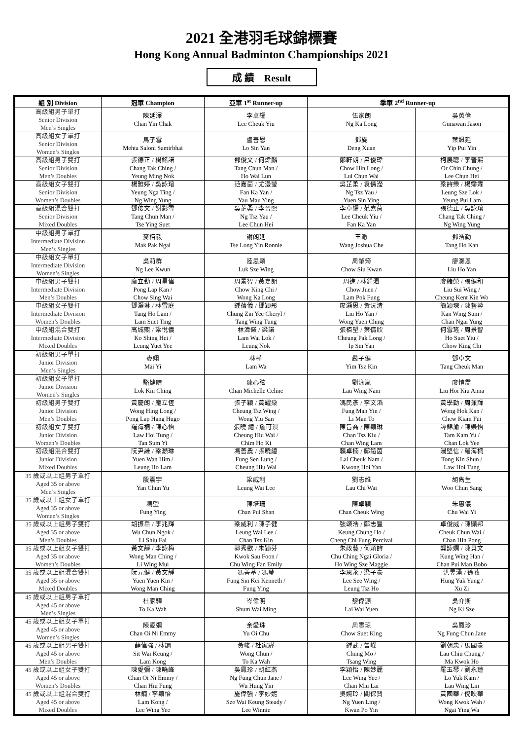2021 全港羽毛球錦標賽
Hong Kong Annual Badminton Championships 2021
成 績 Result
| 組 別 Division | 冠軍 Champion | 亞軍 1<sup>st</sup> Runner-up | 季軍 2<sup>nd</sup> Runner-up | |
| --- | --- | --- | --- | --- |
| 高級組男子單打 Senior Division Men’s Singles | 陳延澤 Chan Yin Chak | 李卓耀 Lee Cheuk Yiu | 伍家朗 Ng Ka Long | 吳英倫 Gunawan Jason |
| 高級組女子單打 Senior Division Women’s Singles | 馬子雪 Mehta Saloni Samirbhai | 盧善恩 Lo Sin Yan | 鄧旋 Deng Xuan | 葉姵延 Yip Pui Yin |
| 高級組男子雙打 Senior Division Men’s Doubles | 張德正 / 楊銘諾 Chang Tak Ching / Yeung Ming Nok | 鄧俊文 / 何煒麟 Tang Chun Man / Ho Wai Lun | 鄒軒朗 / 呂俊瑋 Chow Hin Long / Lui Chun Wai | 柯展聰 / 李晉熙 Or Chin Chung / Lee Chun Hei |
| 高級組女子雙打 Senior Division Women’s Doubles | 楊雅婷 / 吳詠瑢 Yeung Nga Ting / Ng Wing Yung | 范嘉茵 / 尤漫瑩 Fan Ka Yan / Yau Mau Ying | 吳芷柔 / 袁倩瀅 Ng Tsz Yau / Yuen Sin Ying | 梁詩樂 / 楊霈霖 Leung Sze Lok / Yeung Pui Lam |
| 高級組混合雙打 Senior Division Mixed Doubles | 鄧俊文 / 謝影雪 Tang Chun Man / Tse Ying Suet | 吳芷柔 / 李晉熙 Ng Tsz Yau / Lee Chun Hei | 李卓耀 / 范嘉茵 Lee Cheuk Yiu / Fan Ka Yan | 張德正 / 吳詠瑢 Chang Tak Ching / Ng Wing Yung |
| 中級組男子單打 Intermediate Division Men’s Singles | 麥栢毅 Mak Pak Ngai | 謝朗延 Tse Long Yin Ronnie | 王澈 Wang Joshua Che | 鄧浩勤 Tang Ho Kan |
| 中級組女子單打 Intermediate Division Women’s Singles | 吳莉群 Ng Lee Kwun | 陸思穎 Luk Sze Wing | 周肇筠 Chow Siu Kwan | 廖灝恩 Liu Ho Yan |
| 中級組男子雙打 Intermediate Division Men’s Doubles | 龐立勤 / 周星偉 Pong Lap Kan / Chow Sing Wai | 周景智 / 黃嘉朗 Chow King Chi / Wong Ka Long | 周進 / 林鏵渢 Chow Juen / Lam Pok Fung | 廖緒榮 / 張健和 Liu Sui Wing / Cheung Kent Kin Wo |
| 中級組女子雙打 Intermediate Division Women’s Doubles | 鄧灝琳 / 林雪庭 Tang Ho Lam / Lam Suet Ting | 鍾蒨儀 / 鄧穎彤 Chung Zin Yee Cheryl / Tang Wing Tung | 廖灝恩 / 黃沅清 Liu Ho Yan / Wong Yuen Ching | 簡穎琛 / 陳藝蓉 Kan Wing Sum / Chan Ngai Yung |
| 中級組混合雙打 Intermediate Division Mixed Doubles | 高城熙 / 梁悅儀 Ko Shing Hei / Leung Yuet Yee | 林湋鍩 / 梁諾 Lam Wai Lok / Leung Nok | 張栢塱 / 葉倩欣 Cheung Pak Long / Ip Sin Yan | 何雪瑤 / 周景智 Ho Suet Yiu / Chow King Chi |
| 初級組男子單打 Junior Division Men’s Singles | 麥翊 Mai Yi | 林樺 Lam Wa | 嚴子健 Yim Tsz Kin | 鄧卓文 Tang Cheuk Man |
| 初級組女子單打 Junior Division Women’s Singles | 駱健晴 Lok Kin Ching | 陳心弦 Chan Michelle Celine | 劉泳嵐 Lau Wing Nam | 廖愷喬 Liu Hoi Kiu Anna |
| 初級組男子雙打 Junior Division Men’s Doubles | 黃慶朗 / 龐立恆 Wong Hing Long / Pong Lap Hang Hugo | 張子穎 / 黃耀燊 Cheung Tsz Wing / Wong Yiu San | 馮民彥 / 李文滔 Fung Man Yin / Li Man To | 黃學勤 / 周兼輝 Wong Hok Kan / Chew Kiam Fui |
| 初級組女子雙打 Junior Division Women’s Doubles | 羅海桐 / 陳心怡 Law Hoi Tung / Tan Sum Yi | 張曉 繶 / 詹可淇 Cheung Hiu Wai / Chim Ho Ki | 陳旨喬 / 陳穎琳 Chan Tsz Kiu / Chan Wing Lam | 譚錦渝 / 陳樂怡 Tam Kam Yu / Chan Lok Yee |
| 初級組混合雙打 Junior Division Mixed Doubles | 阮尹謙 / 梁灝琳 Yuen Wan Him / Leung Ho Lam | 馮善農 / 張曉繶 Fung Sen Lung / Cheung Hiu Wai | 賴卓楠 / 鄺鎧茵 Lai Cheuk Nam / Kwong Hoi Yan | 湯堅信 / 羅海桐 Tong Kin Shun / Law Hoi Tung |
| 35 歲或以上組男子單打 Aged 35 or above Men’s Singles | 殷震宇 Yan Chun Yu | 梁威利 Leung Wai Lee | 劉志維 Lau Chi Wai | 胡雋生 Woo Chun Sang |
| 35 歲或以上組女子單打 Aged 35 or above Women’s Singles | 馮瑩 Fung Ying | 陳培珊 Chan Pui Shan | 陳卓穎 Chan Cheuk Wing | 朱惠儀 Chu Wai Yi |
| 35 歲或以上組男子雙打 Aged 35 or above Men’s Doubles | 胡振岳 / 李兆輝 Wu Chun Ngok / Li Shiu Fai | 梁威利 / 陳子健 Leung Wai Lee / Chan Tsz Kin | 強頌浩 / 鄭志豐 Keung Chung Ho / Cheng Chi Fung Percival | 卓俊威 / 陳顯邦 Cheuk Chun Wai / Chan Hin Pong |
| 35 歲或以上組女子雙打 Aged 35 or above Women’s Doubles | 黃文靜 / 李詠梅 Wong Man Ching / Li Wing Mui | 郭秀歡 / 朱穎芬 Kwok Sau Foon / Chu Wing Fan Emily | 朱政藝 / 何穎詩 Chu Ching Ngai Gloria / Ho Wing Sze Maggie | 龔詠嫻 / 陳貝文 Kung Wing Han / Chan Pui Man Bobo |
| 35 歲或以上組混合雙打 Aged 35 or above Mixed Doubles | 阮元健 / 黃文靜 Yuen Yuen Kin / Wong Man Ching | 馮善基 / 馮瑩 Fung Sin Kei Kenneth / Fung Ying | 李思永 / 梁子豪 Lee See Wing / Leung Tsz Ho | 洪昱湧 / 徐孜 Hung Yuk Yung / Xu Zi |
| 45 歲或以上組男子單打 Aged 45 or above Men’s Singles | 杜家驊 To Ka Wah | 岑偉明 Shum Wai Ming | 黎偉源 Lai Wai Yuen | 吳介斯 Ng Ki Sze |
| 45 歲或以上組女子單打 Aged 45 or above Women’s Singles | 陳愛彌 Chan Oi Ni Emmy | 余愛珠 Yu Oi Chu | 周雪琼 Chow Suet King | 吳鳳珍 Ng Fung Chun Jane |
| 45 歲或以上組男子雙打 Aged 45 or above Men’s Doubles | 薛偉強 / 林鋼 Sit Wai Keung / Lam Kong | 黃峻 / 杜家驊 Wong Chun / To Ka Wah | 鍾武 / 曾嶸 Chung Mo / Tsang Wing | 劉朝忠 / 馬國豪 Lau Chiu Chung / Ma Kwok Ho |
| 45 歲或以上組女子雙打 Aged 45 or above Women’s Doubles | 陳愛彌 / 陳曉峰 Chan Oi Ni Emmy / Chan Hiu Fung | 吳鳳珍 / 胡紅燕 Ng Fung Chun Jane / Wu Hung Yin | 李穎怡 / 陳妙麗 Lee Wing Yee / Chan Miu Lai | 羅玉琴 / 劉永蓮 Lo Yuk Kam / Lau Wing Lin |
| 45 歲或以上組混合雙打 Aged 45 or above Mixed Doubles | 林鋼 / 李穎怡 Lam Kong / Lee Wing Yee | 施偉強 / 李妙妮 Sze Wai Keung Steady / Lee Winnie | 吳婉玲 / 關保賢 Ng Yuen Ling / Kwan Po Yin | 黃國華 / 倪映華 Wong Kwok Wah / Ngai Ying Wa |